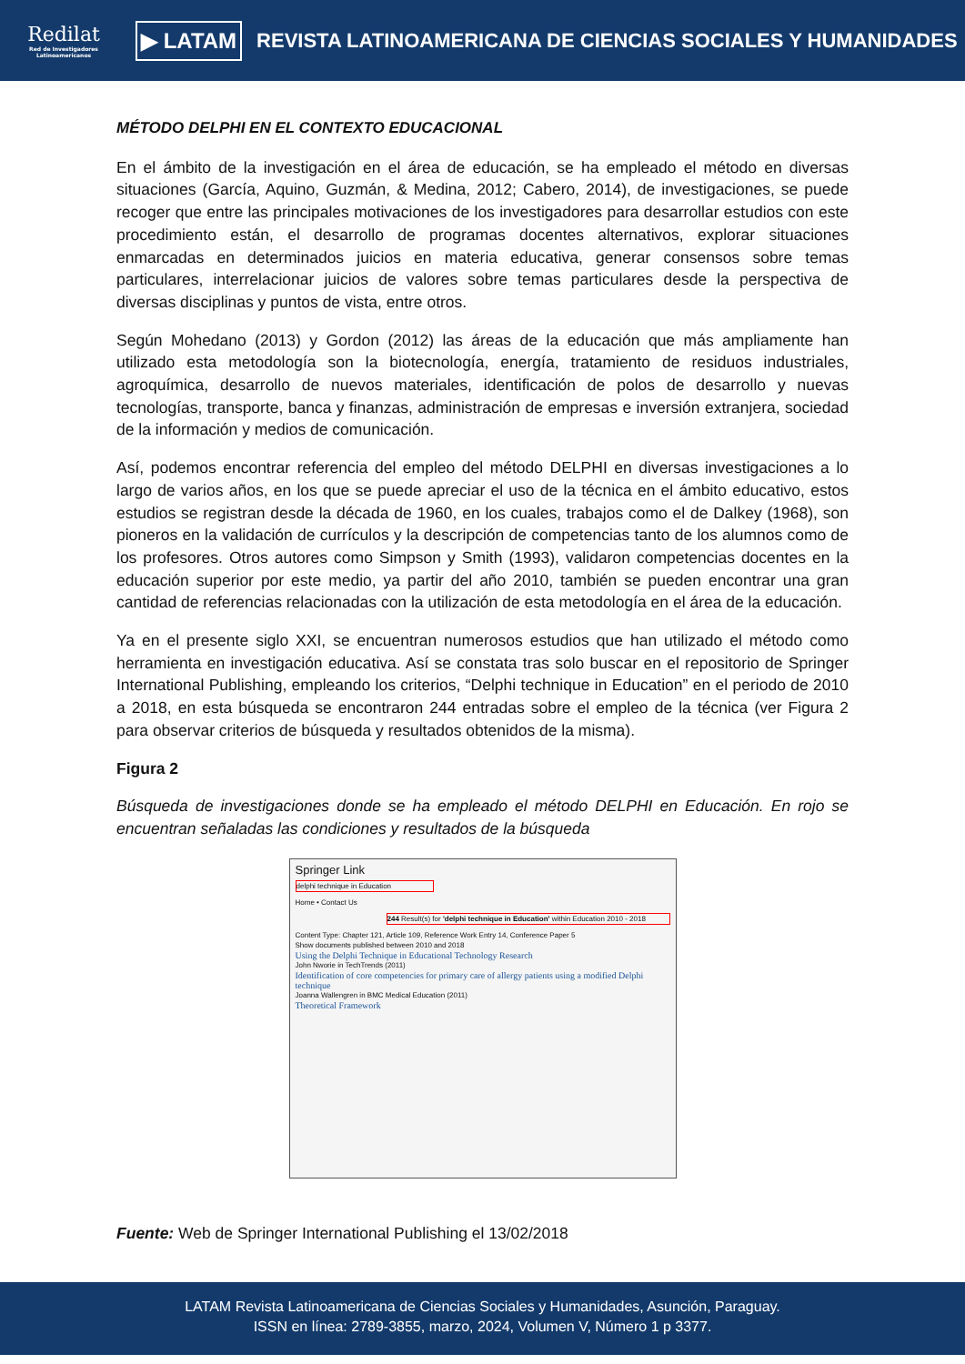Redilat
Red de Investigadores Latinoamericanos
▶ LATAM
REVISTA LATINOAMERICANA DE CIENCIAS SOCIALES Y HUMANIDADES
MÉTODO DELPHI EN EL CONTEXTO EDUCACIONAL
En el ámbito de la investigación en el área de educación, se ha empleado el método en diversas situaciones (García, Aquino, Guzmán, & Medina, 2012; Cabero, 2014), de investigaciones, se puede recoger que entre las principales motivaciones de los investigadores para desarrollar estudios con este procedimiento están, el desarrollo de programas docentes alternativos, explorar situaciones enmarcadas en determinados juicios en materia educativa, generar consensos sobre temas particulares, interrelacionar juicios de valores sobre temas particulares desde la perspectiva de diversas disciplinas y puntos de vista, entre otros.
Según Mohedano (2013) y Gordon (2012) las áreas de la educación que más ampliamente han utilizado esta metodología son la biotecnología, energía, tratamiento de residuos industriales, agroquímica, desarrollo de nuevos materiales, identificación de polos de desarrollo y nuevas tecnologías, transporte, banca y finanzas, administración de empresas e inversión extranjera, sociedad de la información y medios de comunicación.
Así, podemos encontrar referencia del empleo del método DELPHI en diversas investigaciones a lo largo de varios años, en los que se puede apreciar el uso de la técnica en el ámbito educativo, estos estudios se registran desde la década de 1960, en los cuales, trabajos como el de Dalkey (1968), son pioneros en la validación de currículos y la descripción de competencias tanto de los alumnos como de los profesores. Otros autores como Simpson y Smith (1993), validaron competencias docentes en la educación superior por este medio, ya partir del año 2010, también se pueden encontrar una gran cantidad de referencias relacionadas con la utilización de esta metodología en el área de la educación.
Ya en el presente siglo XXI, se encuentran numerosos estudios que han utilizado el método como herramienta en investigación educativa. Así se constata tras solo buscar en el repositorio de Springer International Publishing, empleando los criterios, “Delphi technique in Education” en el periodo de 2010 a 2018, en esta búsqueda se encontraron 244 entradas sobre el empleo de la técnica (ver Figura 2 para observar criterios de búsqueda y resultados obtenidos de la misma).
Figura 2
Búsqueda de investigaciones donde se ha empleado el método DELPHI en Educación. En rojo se encuentran señaladas las condiciones y resultados de la búsqueda
Springer Link
delphi technique in Education
Home • Contact Us
244 Result(s) for 'delphi technique in Education' within Education 2010 - 2018
Content Type: Chapter 121, Article 109, Reference Work Entry 14, Conference Paper 5
Show documents published between 2010 and 2018
Using the Delphi Technique in Educational Technology Research
John Nworie in TechTrends (2011)
Identification of core competencies for primary care of allergy patients using a modified Delphi technique
Joanna Wallengren in BMC Medical Education (2011)
Theoretical Framework
Fuente: Web de Springer International Publishing el 13/02/2018
LATAM Revista Latinoamericana de Ciencias Sociales y Humanidades, Asunción, Paraguay.
ISSN en línea: 2789-3855, marzo, 2024, Volumen V, Número 1 p 3377.